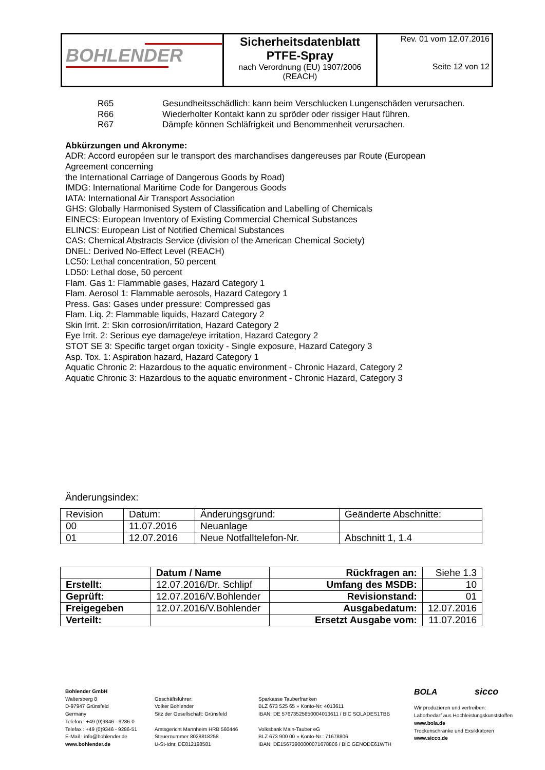| BOHLENDER | Sicherheitsdatenblatt PTFE-Spray nach Verordnung (EU) 1907/2006 (REACH) | Rev. 01 vom 12.07.2016 Seite 12 von 12 |
| R65 | Gesundheitsschädlich: kann beim Verschlucken Lungenschäden verursachen. |
| R66 | Wiederholter Kontakt kann zu spröder oder rissiger Haut führen. |
| R67 | Dämpfe können Schläfrigkeit und Benommenheit verursachen. |
Abkürzungen und Akronyme:
ADR: Accord européen sur le transport des marchandises dangereuses par Route (European
Agreement concerning
the International Carriage of Dangerous Goods by Road)
IMDG: International Maritime Code for Dangerous Goods
IATA: International Air Transport Association
GHS: Globally Harmonised System of Classification and Labelling of Chemicals
EINECS: European Inventory of Existing Commercial Chemical Substances
ELINCS: European List of Notified Chemical Substances
CAS: Chemical Abstracts Service (division of the American Chemical Society)
DNEL: Derived No-Effect Level (REACH)
LC50: Lethal concentration, 50 percent
LD50: Lethal dose, 50 percent
Flam. Gas 1: Flammable gases, Hazard Category 1
Flam. Aerosol 1: Flammable aerosols, Hazard Category 1
Press. Gas: Gases under pressure: Compressed gas
Flam. Liq. 2: Flammable liquids, Hazard Category 2
Skin Irrit. 2: Skin corrosion/irritation, Hazard Category 2
Eye Irrit. 2: Serious eye damage/eye irritation, Hazard Category 2
STOT SE 3: Specific target organ toxicity - Single exposure, Hazard Category 3
Asp. Tox. 1: Aspiration hazard, Hazard Category 1
Aquatic Chronic 2: Hazardous to the aquatic environment - Chronic Hazard, Category 2
Aquatic Chronic 3: Hazardous to the aquatic environment - Chronic Hazard, Category 3
Änderungsindex:
| Revision | Datum: | Änderungsgrund: | Geänderte Abschnitte: |
| 00 | 11.07.2016 | Neuanlage | |
| 01 | 12.07.2016 | Neue Notfalltelefon-Nr. | Abschnitt 1, 1.4 |
| | Datum / Name | Rückfragen an: | Siehe 1.3 |
| Erstellt: | 12.07.2016/Dr. Schlipf | Umfang des MSDB: | 10 |
| Geprüft: | 12.07.2016/V.Bohlender | Revisionstand: | 01 |
| Freigegeben | 12.07.2016/V.Bohlender | Ausgabedatum: | 12.07.2016 |
| Verteilt: | | Ersetzt Ausgabe vom: | 11.07.2016 |
Bohlender GmbH
Waltersberg 8
D-97947 Grünsfeld
Germany
Telefon : +49 (0)9346 - 9286-0
Telefax : +49 (0)9346 - 9286-51
E-Mail : info@bohlender.de
www.bohlender.de
Geschäftsführer:
Volker Bohlender
Sitz der Gesellschaft: Grünsfeld
Amtsgericht Mannheim HRB 560446
Steuernummer 8028818258
U-St-Idnr. DE812198581
Sparkasse Tauberfranken
BLZ 673 525 65 » Konto-Nr: 4013611
IBAN: DE 57673525650004013611 / BIC SOLADES1TBB
Volksbank Main-Tauber eG
BLZ 673 900 00 » Konto-Nr.: 71678806
IBAN: DE15673900000071678806 / BIC GENODE61WTH
BOLA sicco
Wir produzieren und vertreiben:
Laborbedarf aus Hochleistungskunststoffen
www.bola.de
Trockenschränke und Exsikkatoren
www.sicco.de